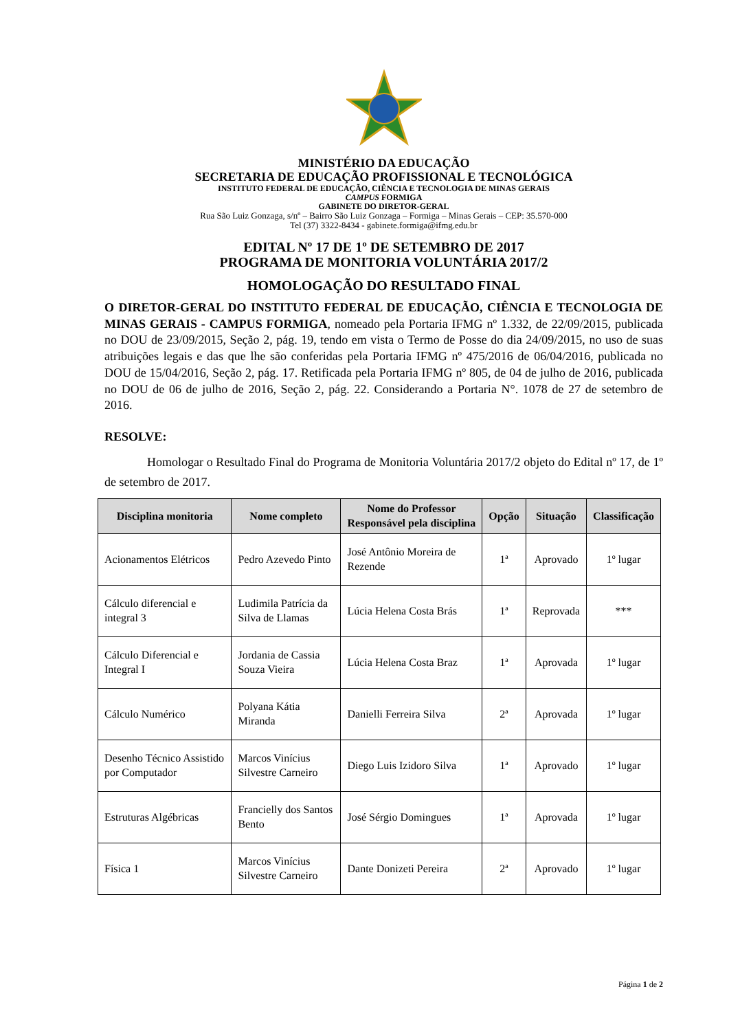MINISTÉRIO DA EDUCAÇÃO
SECRETARIA DE EDUCAÇÃO PROFISSIONAL E TECNOLÓGICA
INSTITUTO FEDERAL DE EDUCAÇÃO, CIÊNCIA E TECNOLOGIA DE MINAS GERAIS
CAMPUS FORMIGA
GABINETE DO DIRETOR-GERAL
Rua São Luiz Gonzaga, s/nº – Bairro São Luiz Gonzaga – Formiga – Minas Gerais – CEP: 35.570-000
Tel (37) 3322-8434 - gabinete.formiga@ifmg.edu.br
EDITAL Nº 17 DE 1º DE SETEMBRO DE 2017
PROGRAMA DE MONITORIA VOLUNTÁRIA 2017/2
HOMOLOGAÇÃO DO RESULTADO FINAL
O DIRETOR-GERAL DO INSTITUTO FEDERAL DE EDUCAÇÃO, CIÊNCIA E TECNOLOGIA DE MINAS GERAIS - CAMPUS FORMIGA, nomeado pela Portaria IFMG nº 1.332, de 22/09/2015, publicada no DOU de 23/09/2015, Seção 2, pág. 19, tendo em vista o Termo de Posse do dia 24/09/2015, no uso de suas atribuições legais e das que lhe são conferidas pela Portaria IFMG nº 475/2016 de 06/04/2016, publicada no DOU de 15/04/2016, Seção 2, pág. 17. Retificada pela Portaria IFMG nº 805, de 04 de julho de 2016, publicada no DOU de 06 de julho de 2016, Seção 2, pág. 22. Considerando a Portaria N°. 1078 de 27 de setembro de 2016.
RESOLVE:
Homologar o Resultado Final do Programa de Monitoria Voluntária 2017/2 objeto do Edital nº 17, de 1º de setembro de 2017.
| Disciplina monitoria | Nome completo | Nome do Professor Responsável pela disciplina | Opção | Situação | Classificação |
| --- | --- | --- | --- | --- | --- |
| Acionamentos Elétricos | Pedro Azevedo Pinto | José Antônio Moreira de Rezende | 1ª | Aprovado | 1º lugar |
| Cálculo diferencial e integral 3 | Ludimila Patrícia da Silva de Llamas | Lúcia Helena Costa Brás | 1ª | Reprovada | *** |
| Cálculo Diferencial e Integral I | Jordania de Cassia Souza Vieira | Lúcia Helena Costa Braz | 1ª | Aprovada | 1º lugar |
| Cálculo Numérico | Polyana Kátia Miranda | Danielli Ferreira Silva | 2ª | Aprovada | 1º lugar |
| Desenho Técnico Assistido por Computador | Marcos Vinícius Silvestre Carneiro | Diego Luis Izidoro Silva | 1ª | Aprovado | 1º lugar |
| Estruturas Algébricas | Francielly dos Santos Bento | José Sérgio Domingues | 1ª | Aprovada | 1º lugar |
| Física 1 | Marcos Vinícius Silvestre Carneiro | Dante Donizeti Pereira | 2ª | Aprovado | 1º lugar |
Página 1 de 2